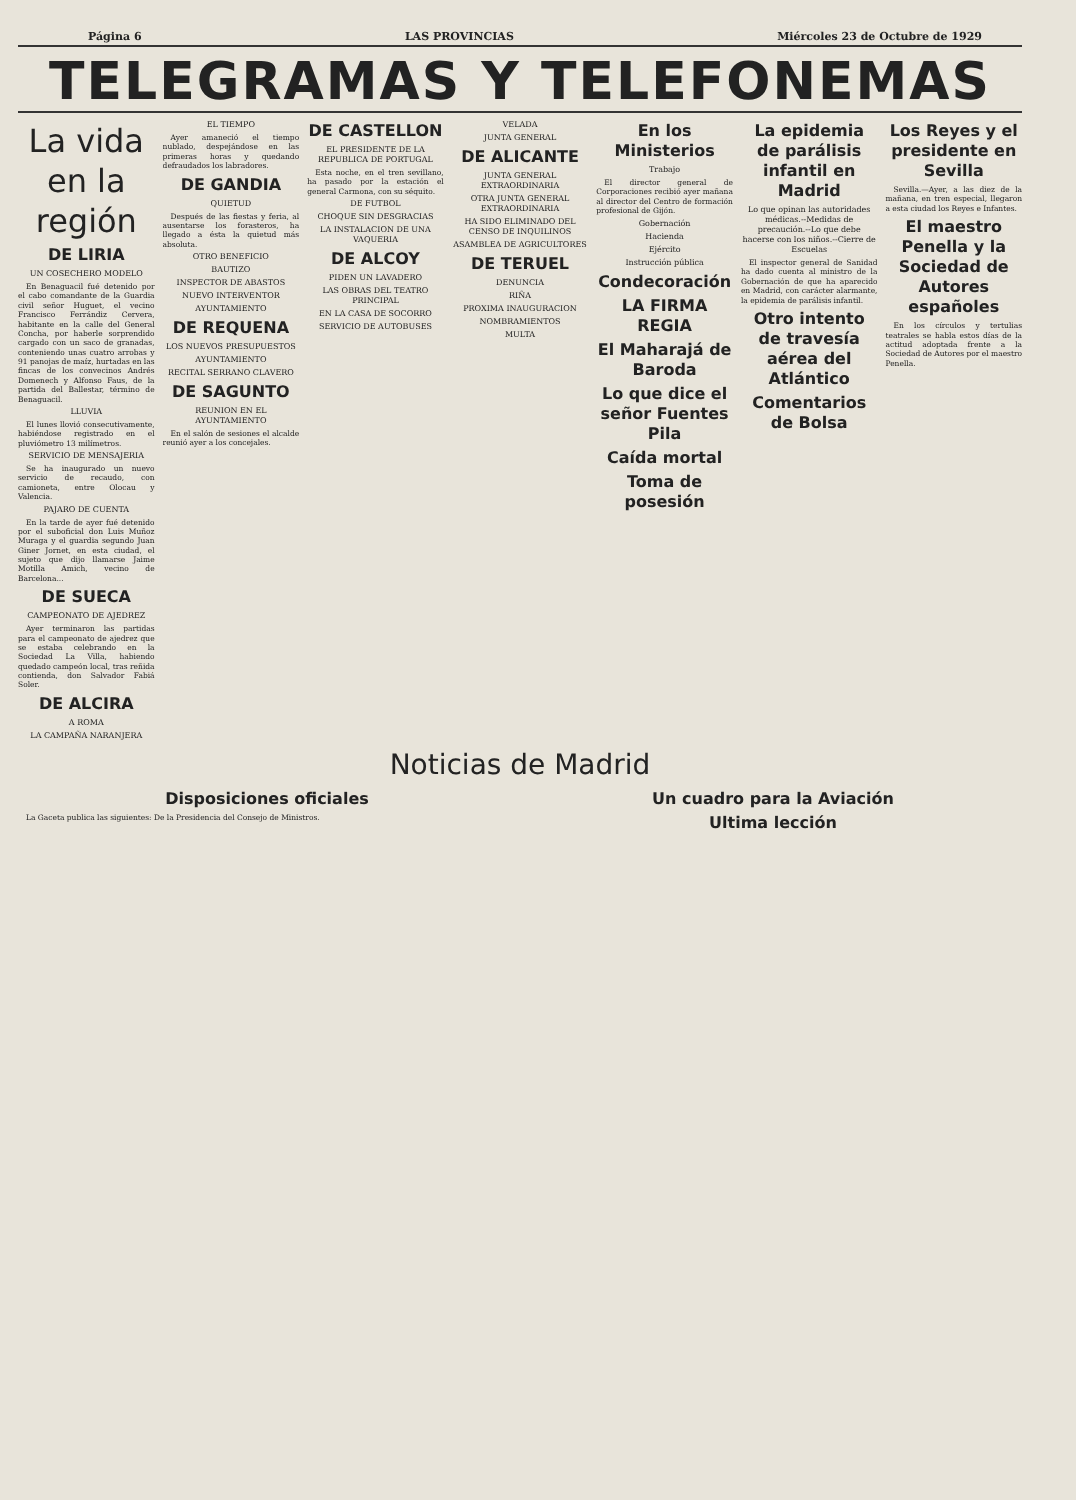Página 6 LAS PROVINCIAS Miércoles 23 de Octubre de 1929
TELEGRAMAS Y TELEFONEMAS
La vida en la región
DE LIRIA
UN COSECHERO MODELO
En Benaguacil fué detenido por el cabo comandante de la Guardia civil señor Huguet, el vecino Francisco Ferrándiz Cervera, habitante en la calle del General Concha, por haberle sorprendido cargado con un saco de granadas, conteniendo unas cuatro arrobas y 91 panojas de maíz, hurtadas en las fincas de los convecinos Andrés Domenech y Alfonso Faus, de la partida del Ballestar, término de Benaguacil.
LLUVIA
El lunes llovió consecutivamente, habiéndose registrado en el pluviómetro 13 milímetros.
SERVICIO DE MENSAJERIA
Se ha inaugurado un nuevo servicio de recaudo, con camioneta, entre Olocau y Valencia.
PAJARO DE CUENTA
En la tarde de ayer fué detenido por el suboficial don Luis Muñoz Muraga y el guardia segundo Juan Giner Jornet, en esta ciudad, el sujeto que dijo llamarse Jaime Motilla Amich, vecino de Barcelona...
DE SUECA
CAMPEONATO DE AJEDREZ
Ayer terminaron las partidas para el campeonato de ajedrez que se estaba celebrando en la Sociedad La Villa, habiendo quedado campeón local, tras reñida contienda, don Salvador Fabiá Soler.
DE ALCIRA
A ROMA
LA CAMPAÑA NARANJERA
EL TIEMPO
Ayer amaneció el tiempo nublado, despejándose en las primeras horas y quedando defraudados los labradores.
DE GANDIA
QUIETUD
Después de las fiestas y feria, al ausentarse los forasteros, ha llegado a ésta la quietud más absoluta.
OTRO BENEFICIO
BAUTIZO
INSPECTOR DE ABASTOS
NUEVO INTERVENTOR
AYUNTAMIENTO
DE REQUENA
LOS NUEVOS PRESUPUESTOS
AYUNTAMIENTO
RECITAL SERRANO CLAVERO
DE SAGUNTO
REUNION EN EL AYUNTAMIENTO
En el salón de sesiones el alcalde reunió ayer a los concejales.
DE CASTELLON
EL PRESIDENTE DE LA REPUBLICA DE PORTUGAL
Esta noche, en el tren sevillano, ha pasado por la estación el general Carmona, con su séquito.
DE FUTBOL
CHOQUE SIN DESGRACIAS
LA INSTALACION DE UNA VAQUERIA
DE ALCOY
PIDEN UN LAVADERO
LAS OBRAS DEL TEATRO PRINCIPAL
EN LA CASA DE SOCORRO
SERVICIO DE AUTOBUSES
VELADA
JUNTA GENERAL
DE ALICANTE
JUNTA GENERAL EXTRAORDINARIA
OTRA JUNTA GENERAL EXTRAORDINARIA
HA SIDO ELIMINADO DEL CENSO DE INQUILINOS
ASAMBLEA DE AGRICULTORES
DE TERUEL
DENUNCIA
RIÑA
PROXIMA INAUGURACION
NOMBRAMIENTOS
MULTA
En los Ministerios
Trabajo
El director general de Corporaciones recibió ayer mañana al director del Centro de formación profesional de Gijón.
Gobernación
Hacienda
Ejército
Instrucción pública
Condecoración
LA FIRMA REGIA
El Maharajá de Baroda
Lo que dice el señor Fuentes Pila
Caída mortal
Toma de posesión
La epidemia de parálisis infantil en Madrid
Lo que opinan las autoridades médicas.--Medidas de precaución.--Lo que debe hacerse con los niños.--Cierre de Escuelas
El inspector general de Sanidad ha dado cuenta al ministro de la Gobernación de que ha aparecido en Madrid, con carácter alarmante, la epidemia de parálisis infantil.
Otro intento de travesía aérea del Atlántico
Comentarios de Bolsa
Los Reyes y el presidente en Sevilla
Sevilla.—Ayer, a las diez de la mañana, en tren especial, llegaron a esta ciudad los Reyes e Infantes.
El maestro Penella y la Sociedad de Autores españoles
En los círculos y tertulias teatrales se habla estos días de la actitud adoptada frente a la Sociedad de Autores por el maestro Penella.
Noticias de Madrid
Disposiciones oficiales
La Gaceta publica las siguientes: De la Presidencia del Consejo de Ministros.
Un cuadro para la Aviación
Ultima lección